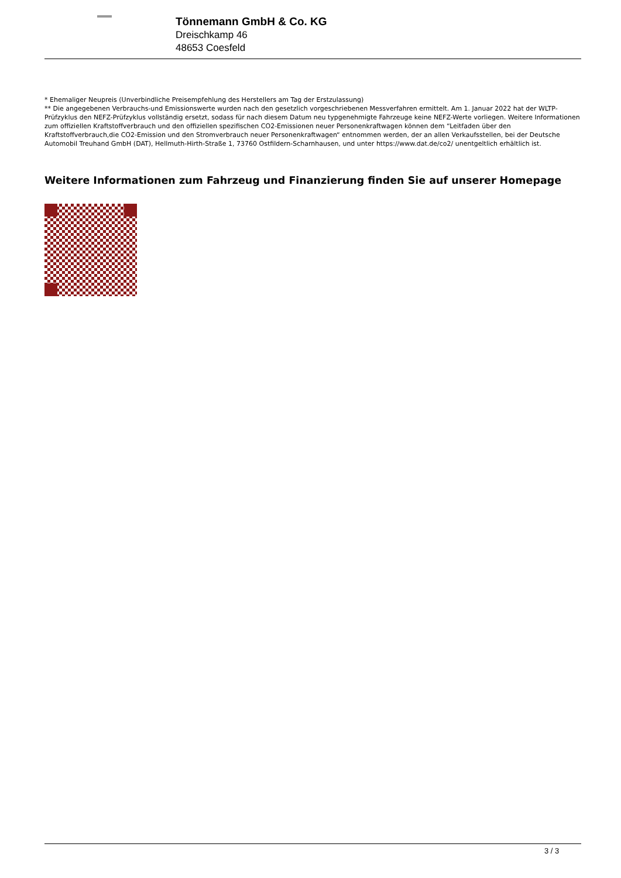Tönnemann GmbH & Co. KG
Dreischkamp 46
48653 Coesfeld
* Ehemaliger Neupreis (Unverbindliche Preisempfehlung des Herstellers am Tag der Erstzulassung)
** Die angegebenen Verbrauchs-und Emissionswerte wurden nach den gesetzlich vorgeschriebenen Messverfahren ermittelt. Am 1. Januar 2022 hat der WLTP-Prüfzyklus den NEFZ-Prüfzyklus vollständig ersetzt, sodass für nach diesem Datum neu typgenehmigte Fahrzeuge keine NEFZ-Werte vorliegen. Weitere Informationen zum offiziellen Kraftstoffverbrauch und den offiziellen spezifischen CO2-Emissionen neuer Personenkraftwagen können dem “Leitfaden über den Kraftstoffverbrauch,die CO2-Emission und den Stromverbrauch neuer Personenkraftwagen“ entnommen werden, der an allen Verkaufsstellen, bei der Deutsche Automobil Treuhand GmbH (DAT), Hellmuth-Hirth-Straße 1, 73760 Ostfildern-Scharnhausen, und unter https://www.dat.de/co2/ unentgeltlich erhältlich ist.
Weitere Informationen zum Fahrzeug und Finanzierung finden Sie auf unserer Homepage
3 / 3